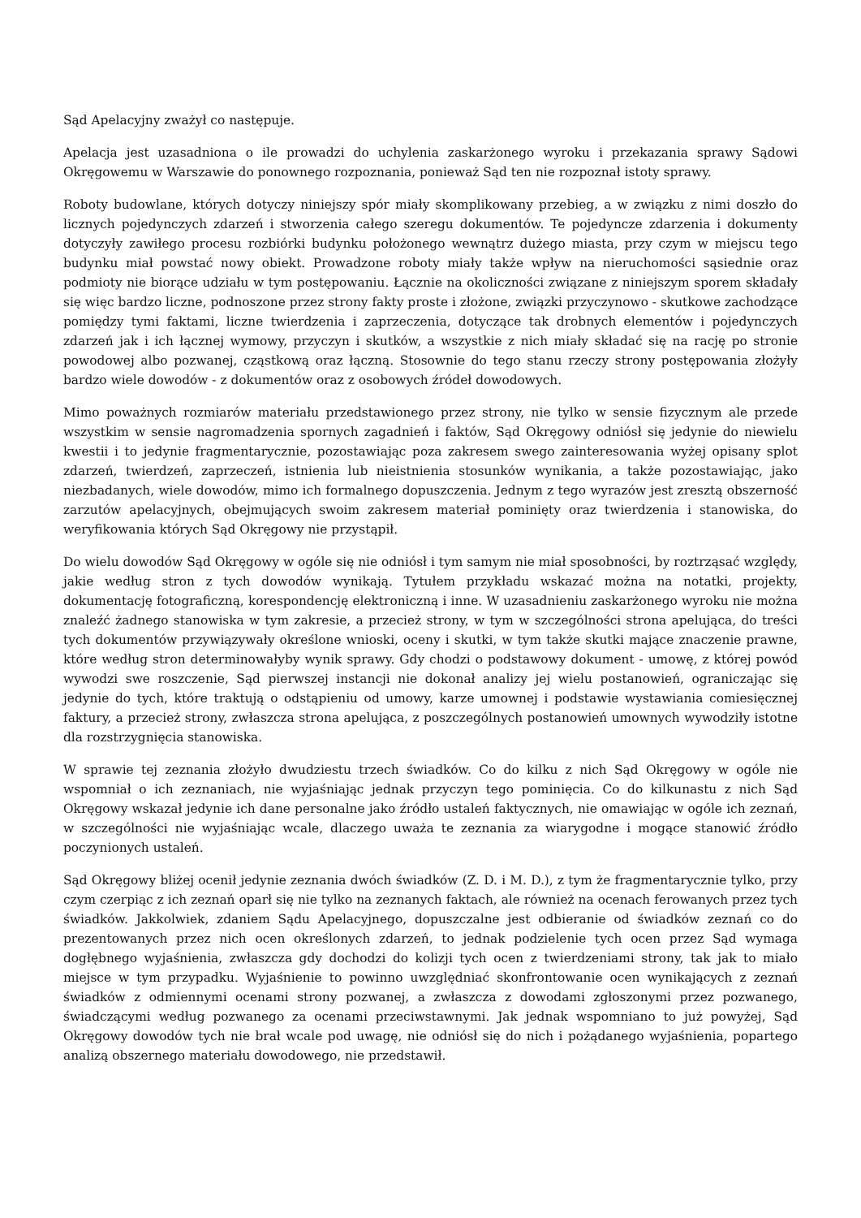Sąd Apelacyjny zważył co następuje.
Apelacja jest uzasadniona o ile prowadzi do uchylenia zaskarżonego wyroku i przekazania sprawy Sądowi Okręgowemu w Warszawie do ponownego rozpoznania, ponieważ Sąd ten nie rozpoznał istoty sprawy.
Roboty budowlane, których dotyczy niniejszy spór miały skomplikowany przebieg, a w związku z nimi doszło do licznych pojedynczych zdarzeń i stworzenia całego szeregu dokumentów. Te pojedyncze zdarzenia i dokumenty dotyczyły zawiłego procesu rozbiórki budynku położonego wewnątrz dużego miasta, przy czym w miejscu tego budynku miał powstać nowy obiekt. Prowadzone roboty miały także wpływ na nieruchomości sąsiednie oraz podmioty nie biorące udziału w tym postępowaniu. Łącznie na okoliczności związane z niniejszym sporem składały się więc bardzo liczne, podnoszone przez strony fakty proste i złożone, związki przyczynowo - skutkowe zachodzące pomiędzy tymi faktami, liczne twierdzenia i zaprzeczenia, dotyczące tak drobnych elementów i pojedynczych zdarzeń jak i ich łącznej wymowy, przyczyn i skutków, a wszystkie z nich miały składać się na rację po stronie powodowej albo pozwanej, cząstkową oraz łączną. Stosownie do tego stanu rzeczy strony postępowania złożyły bardzo wiele dowodów - z dokumentów oraz z osobowych źródeł dowodowych.
Mimo poważnych rozmiarów materiału przedstawionego przez strony, nie tylko w sensie fizycznym ale przede wszystkim w sensie nagromadzenia spornych zagadnień i faktów, Sąd Okręgowy odniósł się jedynie do niewielu kwestii i to jedynie fragmentarycznie, pozostawiając poza zakresem swego zainteresowania wyżej opisany splot zdarzeń, twierdzeń, zaprzeczeń, istnienia lub nieistnienia stosunków wynikania, a także pozostawiając, jako niezbadanych, wiele dowodów, mimo ich formalnego dopuszczenia. Jednym z tego wyrazów jest zresztą obszerność zarzutów apelacyjnych, obejmujących swoim zakresem materiał pominięty oraz twierdzenia i stanowiska, do weryfikowania których Sąd Okręgowy nie przystąpił.
Do wielu dowodów Sąd Okręgowy w ogóle się nie odniósł i tym samym nie miał sposobności, by roztrząsać względy, jakie według stron z tych dowodów wynikają. Tytułem przykładu wskazać można na notatki, projekty, dokumentację fotograficzną, korespondencję elektroniczną i inne. W uzasadnieniu zaskarżonego wyroku nie można znaleźć żadnego stanowiska w tym zakresie, a przecież strony, w tym w szczególności strona apelująca, do treści tych dokumentów przywiązywały określone wnioski, oceny i skutki, w tym także skutki mające znaczenie prawne, które według stron determinowałyby wynik sprawy. Gdy chodzi o podstawowy dokument - umowę, z której powód wywodzi swe roszczenie, Sąd pierwszej instancji nie dokonał analizy jej wielu postanowień, ograniczając się jedynie do tych, które traktują o odstąpieniu od umowy, karze umownej i podstawie wystawiania comiesięcznej faktury, a przecież strony, zwłaszcza strona apelująca, z poszczególnych postanowień umownych wywodziły istotne dla rozstrzygnięcia stanowiska.
W sprawie tej zeznania złożyło dwudziestu trzech świadków. Co do kilku z nich Sąd Okręgowy w ogóle nie wspomniał o ich zeznaniach, nie wyjaśniając jednak przyczyn tego pominięcia. Co do kilkunastu z nich Sąd Okręgowy wskazał jedynie ich dane personalne jako źródło ustaleń faktycznych, nie omawiając w ogóle ich zeznań, w szczególności nie wyjaśniając wcale, dlaczego uważa te zeznania za wiarygodne i mogące stanowić źródło poczynionych ustaleń.
Sąd Okręgowy bliżej ocenił jedynie zeznania dwóch świadków (Z. D. i M. D.), z tym że fragmentarycznie tylko, przy czym czerpiąc z ich zeznań oparł się nie tylko na zeznanych faktach, ale również na ocenach ferowanych przez tych świadków. Jakkolwiek, zdaniem Sądu Apelacyjnego, dopuszczalne jest odbieranie od świadków zeznań co do prezentowanych przez nich ocen określonych zdarzeń, to jednak podzielenie tych ocen przez Sąd wymaga dogłębnego wyjaśnienia, zwłaszcza gdy dochodzi do kolizji tych ocen z twierdzeniami strony, tak jak to miało miejsce w tym przypadku. Wyjaśnienie to powinno uwzględniać skonfrontowanie ocen wynikających z zeznań świadków z odmiennymi ocenami strony pozwanej, a zwłaszcza z dowodami zgłoszonymi przez pozwanego, świadczącymi według pozwanego za ocenami przeciwstawnymi. Jak jednak wspomniano to już powyżej, Sąd Okręgowy dowodów tych nie brał wcale pod uwagę, nie odniósł się do nich i pożądanego wyjaśnienia, popartego analizą obszernego materiału dowodowego, nie przedstawił.